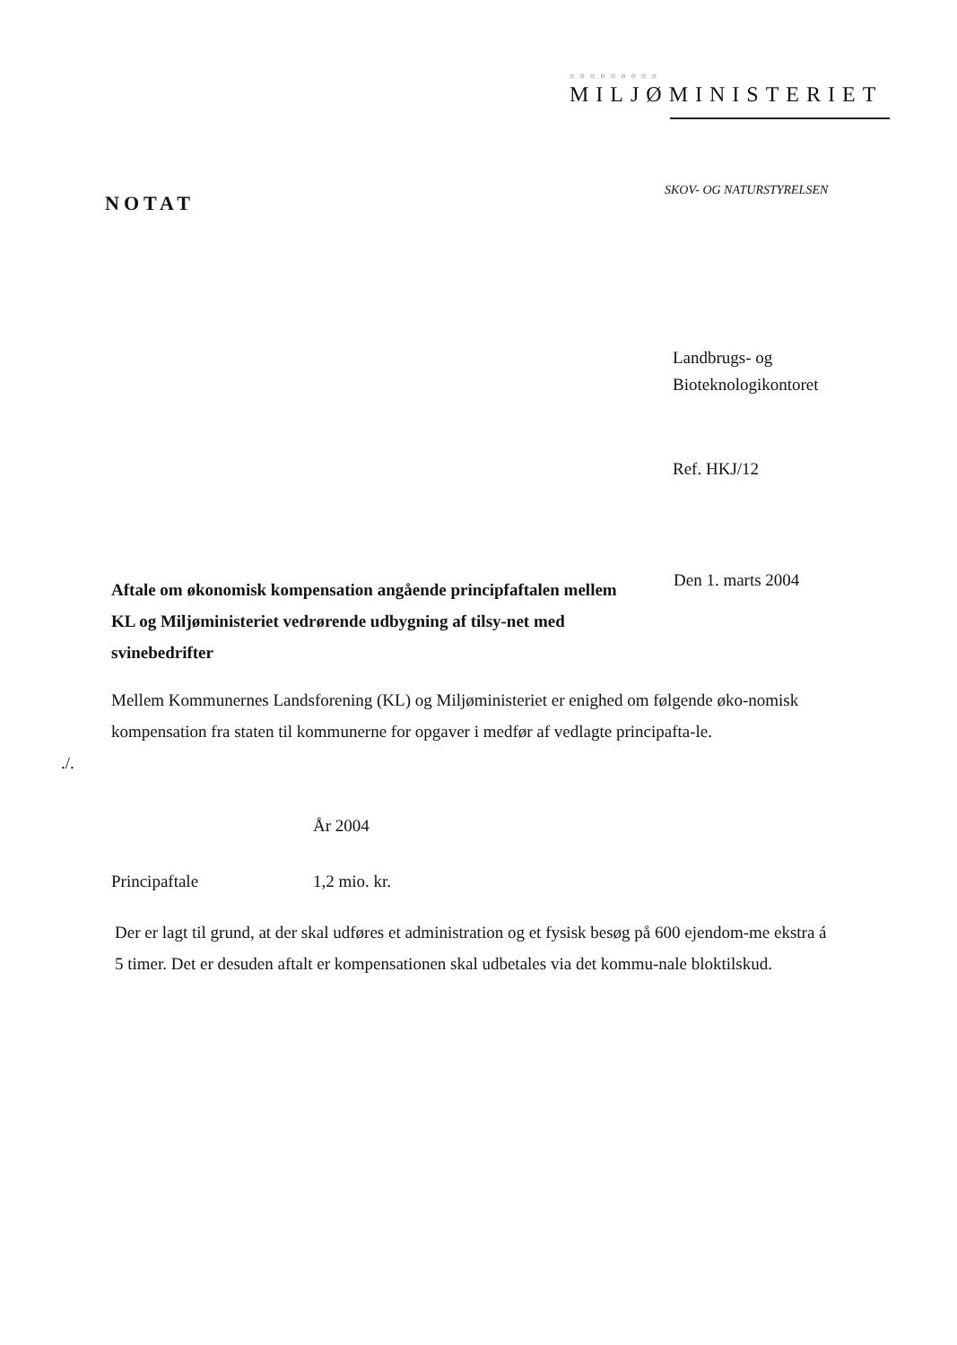○○○○○○○○○
MILJØMINISTERIET
SKOV- OG NATURSTYRELSEN
NOTAT
Landbrugs- og
Bioteknologikontoret
Ref. HKJ/12
Aftale om økonomisk kompensation angående principfaftalen mellem KL og Miljøministeriet vedrørende udbygning af tilsy-net med svinebedrifter
Den 1. marts 2004
Mellem Kommunernes Landsforening (KL) og Miljøministeriet er enighed om følgende øko-nomisk kompensation fra staten til kommunerne for opgaver i medfør af vedlagte principafta-le.
./.
| | År 2004 |
| --- | --- |
| Principaftale | 1,2 mio. kr. |
Der er lagt til grund, at der skal udføres et administration og et fysisk besøg på 600 ejendom-me ekstra á 5 timer. Det er desuden aftalt er kompensationen skal udbetales via det kommu-nale bloktilskud.